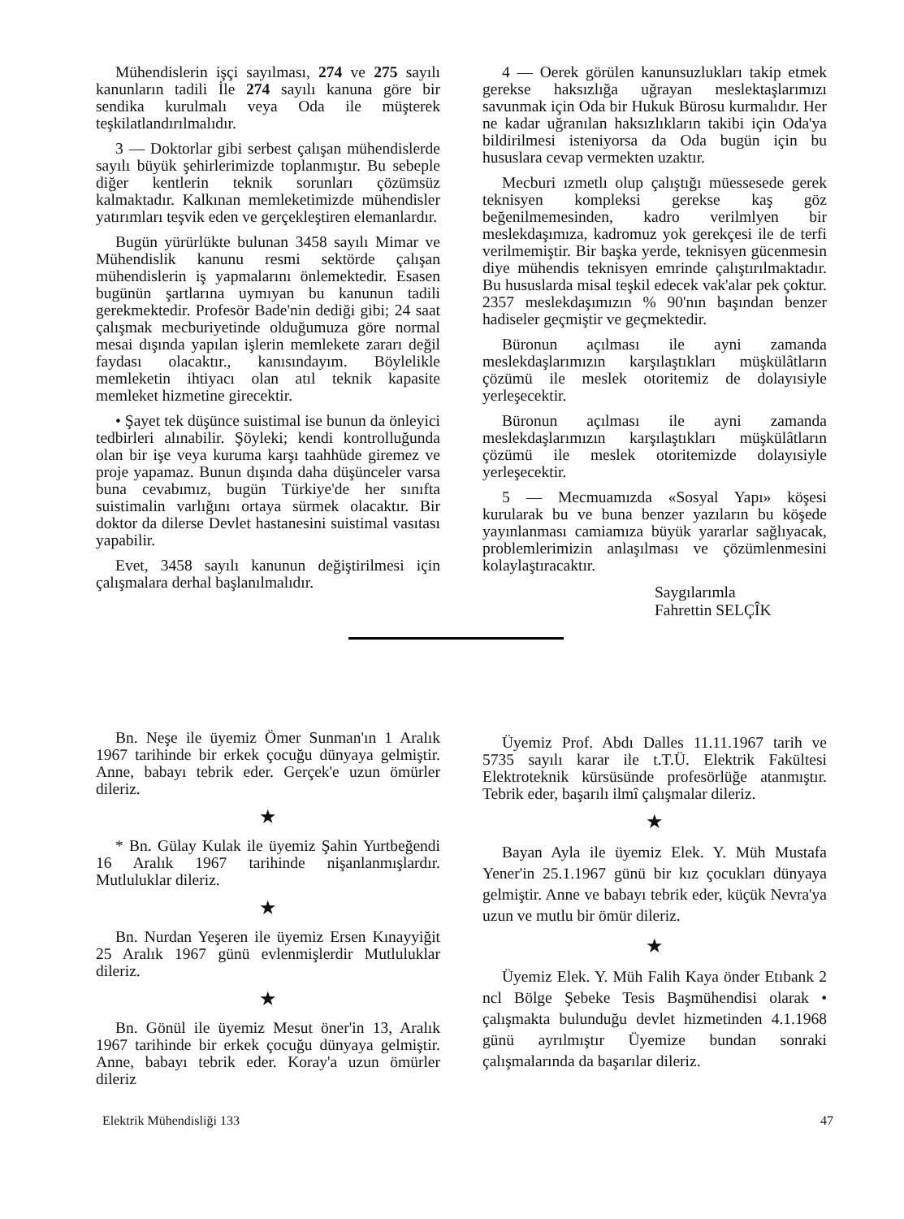Mühendislerin işçi sayılması, 274 ve 275 sayılı kanunların tadili İle 274 sayılı kanuna göre bir sendika kurulmalı veya Oda ile müşterek teşkilatlandırılmalıdır.
3 — Doktorlar gibi serbest çalışan mühendislerde sayılı büyük şehirlerimizde toplanmıştır. Bu sebeple diğer kentlerin teknik sorunları çözümsüz kalmaktadır. Kalkınan memleketimizde mühendisler yatırımları teşvik eden ve gerçekleştiren elemanlardır.
Bugün yürürlükte bulunan 3458 sayılı Mimar ve Mühendislik kanunu resmi sektörde çalışan mühendislerin iş yapmalarını önlemektedir. Esasen bugünün şartlarına uymıyan bu kanunun tadili gerekmektedir. Profesör Bade'nin dediği gibi; 24 saat çalışmak mecburiyetinde olduğumuza göre normal mesai dışında yapılan işlerin memlekete zararı değil faydası olacaktır., kanısındayım. Böylelikle memleketin ihtiyacı olan atıl teknik kapasite memleket hizmetine girecektir.
• Şayet tek düşünce suistimal ise bunun da önleyici tedbirleri alınabilir. Şöyleki; kendi kontrolluğunda olan bir işe veya kuruma karşı taahhüde giremez ve proje yapamaz. Bunun dışında daha düşünceler varsa buna cevabımız, bugün Türkiye'de her sınıfta suistimalin varlığını ortaya sürmek olacaktır. Bir doktor da dilerse Devlet hastanesini suistimal vasıtası yapabilir.
Evet, 3458 sayılı kanunun değiştirilmesi için çalışmalara derhal başlanılmalıdır.
4 — Oerek görülen kanunsuzlukları takip etmek gerekse haksızlığa uğrayan meslektaşlarımızı savunmak için Oda bir Hukuk Bürosu kurmalıdır. Her ne kadar uğranılan haksızlıkların takibi için Oda'ya bildirilmesi isteniyorsa da Oda bugün için bu hususlara cevap vermekten uzaktır.
Mecburi ızmetlı olup çalıştığı müessesede gerek teknisyen kompleksi gerekse kaş göz beğenilmemesinden, kadro verilmlyen bir meslekdaşımıza, kadromuz yok gerekçesi ile de terfi verilmemiştir. Bir başka yerde, teknisyen gücenmesin diye mühendis teknisyen emrinde çalıştırılmaktadır. Bu hususlarda misal teşkil edecek vak'alar pek çoktur. 2357 meslekdaşımızın % 90'nın başından benzer hadiseler geçmiştir ve geçmektedir.
Büronun açılması ile ayni zamanda meslekdaşlarımızın karşılaştıkları müşkülâtların çözümü ile meslek otoritemiz de dolayısiyle yerleşecektir.
Büronun açılması ile ayni zamanda meslekdaşlarımızın karşılaştıkları müşkülâtların çözümü ile meslek otoritemizde dolayısiyle yerleşecektir.
5 — Mecmuamızda «Sosyal Yapı» köşesi kurularak bu ve buna benzer yazıların bu köşede yayınlanması camiamıza büyük yararlar sağlıyacak, problemlerimizin anlaşılması ve çözümlenmesini kolaylaştıracaktır.
Saygılarımla
Fahrettin SELÇÎK
Bn. Neşe ile üyemiz Ömer Sunman'ın 1 Aralık 1967 tarihinde bir erkek çocuğu dünyaya gelmiştir. Anne, babayı tebrik eder. Gerçek'e uzun ömürler dileriz.
★
* Bn. Gülay Kulak ile üyemiz Şahin Yurtbeğendi 16 Aralık 1967 tarihinde nişanlanmışlardır. Mutluluklar dileriz.
★
Bn. Nurdan Yeşeren ile üyemiz Ersen Kınayyiğit 25 Aralık 1967 günü evlenmişlerdir Mutluluklar dileriz.
★
Bn. Gönül ile üyemiz Mesut öner'in 13, Aralık 1967 tarihinde bir erkek çocuğu dünyaya gelmiştir. Anne, babayı tebrik eder. Koray'a uzun ömürler dileriz
Üyemiz Prof. Abdı Dalles 11.11.1967 tarih ve 5735 sayılı karar ile t.T.Ü. Elektrik Fakültesi Elektroteknik kürsüsünde profesörlüğe atanmıştır. Tebrik eder, başarılı ilmî çalışmalar dileriz.
★
Bayan Ayla ile üyemiz Elek. Y. Müh Mustafa Yener'in 25.1.1967 günü bir kız çocukları dünyaya gelmiştir. Anne ve babayı tebrik eder, küçük Nevra'ya uzun ve mutlu bir ömür dileriz.
★
Üyemiz Elek. Y. Müh Falih Kaya önder Etıbank 2 ncl Bölge Şebeke Tesis Başmühendisi olarak • çalışmakta bulunduğu devlet hizmetinden 4.1.1968 günü ayrılmıştır Üyemize bundan sonraki çalışmalarında da başarılar dileriz.
Elektrik Mühendisliği 133 47